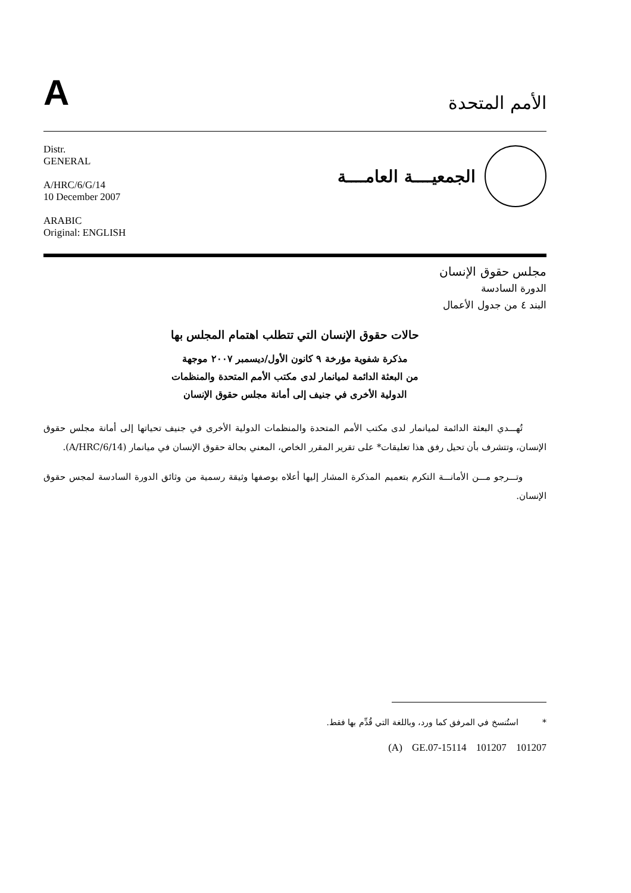A
الأمم المتحدة
Distr.
GENERAL
A/HRC/6/G/14
10 December 2007
ARABIC
Original: ENGLISH
الجمعيــــة العامــــة
مجلس حقوق الإنسان
الدورة السادسة
البند ٤ من جدول الأعمال
حالات حقوق الإنسان التي تتطلب اهتمام المجلس بها
مذكرة شفوية مؤرخة ٩ كانون الأول/ديسمبر ٢٠٠٧ موجهة
من البعثة الدائمة لميانمار لدى مكتب الأمم المتحدة والمنظمات
الدولية الأخرى في جنيف إلى أمانة مجلس حقوق الإنسان
تُهـــدي البعثة الدائمة لميانمار لدى مكتب الأمم المتحدة والمنظمات الدولية الأخرى في جنيف تحياتها إلى أمانة مجلس حقوق الإنسان، وتتشرف بأن تحيل رفق هذا تعليقات* على تقرير المقرر الخاص، المعني بحالة حقوق الإنسان في ميانمار (A/HRC/6/14).
وتـــرجو مـــن الأمانـــة التكرم بتعميم المذكرة المشار إليها أعلاه بوصفها وثيقة رسمية من وثائق الدورة السادسة لمجس حقوق الإنسان.
* استُنسخ في المرفق كما ورد، وباللغة التي قُدِّم بها فقط.
(A) GE.07-15114 101207 101207